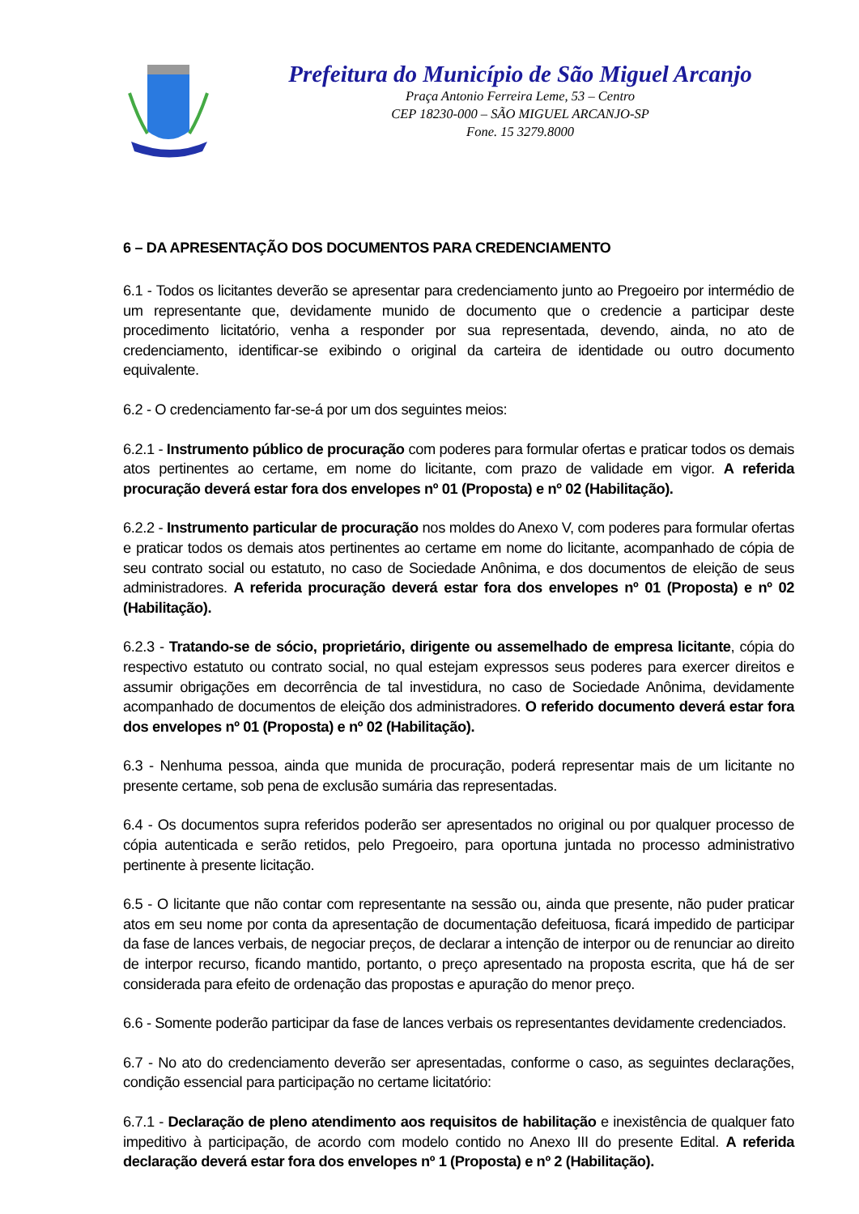Prefeitura do Município de São Miguel Arcanjo
Praça Antonio Ferreira Leme, 53 – Centro
CEP 18230-000 – SÃO MIGUEL ARCANJO-SP
Fone. 15 3279.8000
6 – DA APRESENTAÇÃO DOS DOCUMENTOS PARA CREDENCIAMENTO
6.1 - Todos os licitantes deverão se apresentar para credenciamento junto ao Pregoeiro por intermédio de um representante que, devidamente munido de documento que o credencie a participar deste procedimento licitatório, venha a responder por sua representada, devendo, ainda, no ato de credenciamento, identificar-se exibindo o original da carteira de identidade ou outro documento equivalente.
6.2 - O credenciamento far-se-á por um dos seguintes meios:
6.2.1 - Instrumento público de procuração com poderes para formular ofertas e praticar todos os demais atos pertinentes ao certame, em nome do licitante, com prazo de validade em vigor. A referida procuração deverá estar fora dos envelopes nº 01 (Proposta) e nº 02 (Habilitação).
6.2.2 - Instrumento particular de procuração nos moldes do Anexo V, com poderes para formular ofertas e praticar todos os demais atos pertinentes ao certame em nome do licitante, acompanhado de cópia de seu contrato social ou estatuto, no caso de Sociedade Anônima, e dos documentos de eleição de seus administradores. A referida procuração deverá estar fora dos envelopes nº 01 (Proposta) e nº 02 (Habilitação).
6.2.3 - Tratando-se de sócio, proprietário, dirigente ou assemelhado de empresa licitante, cópia do respectivo estatuto ou contrato social, no qual estejam expressos seus poderes para exercer direitos e assumir obrigações em decorrência de tal investidura, no caso de Sociedade Anônima, devidamente acompanhado de documentos de eleição dos administradores. O referido documento deverá estar fora dos envelopes nº 01 (Proposta) e nº 02 (Habilitação).
6.3 - Nenhuma pessoa, ainda que munida de procuração, poderá representar mais de um licitante no presente certame, sob pena de exclusão sumária das representadas.
6.4 - Os documentos supra referidos poderão ser apresentados no original ou por qualquer processo de cópia autenticada e serão retidos, pelo Pregoeiro, para oportuna juntada no processo administrativo pertinente à presente licitação.
6.5 - O licitante que não contar com representante na sessão ou, ainda que presente, não puder praticar atos em seu nome por conta da apresentação de documentação defeituosa, ficará impedido de participar da fase de lances verbais, de negociar preços, de declarar a intenção de interpor ou de renunciar ao direito de interpor recurso, ficando mantido, portanto, o preço apresentado na proposta escrita, que há de ser considerada para efeito de ordenação das propostas e apuração do menor preço.
6.6 - Somente poderão participar da fase de lances verbais os representantes devidamente credenciados.
6.7 - No ato do credenciamento deverão ser apresentadas, conforme o caso, as seguintes declarações, condição essencial para participação no certame licitatório:
6.7.1 - Declaração de pleno atendimento aos requisitos de habilitação e inexistência de qualquer fato impeditivo à participação, de acordo com modelo contido no Anexo III do presente Edital. A referida declaração deverá estar fora dos envelopes nº 1 (Proposta) e nº 2 (Habilitação).